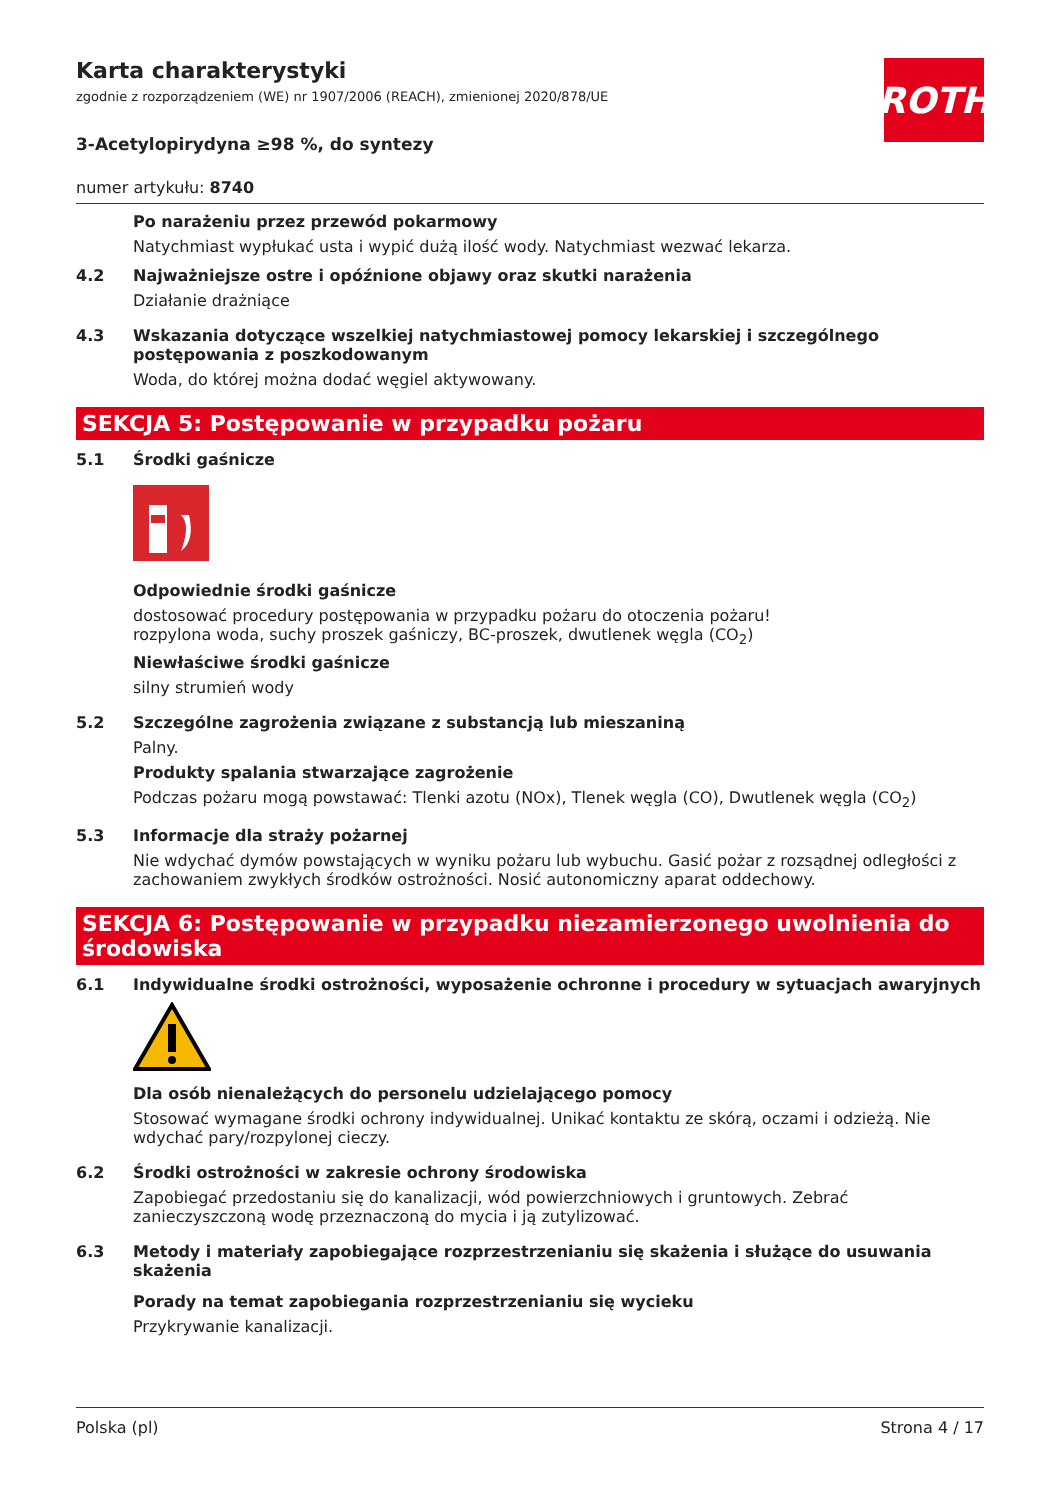ROTH
Karta charakterystyki
zgodnie z rozporządzeniem (WE) nr 1907/2006 (REACH), zmienionej 2020/878/UE
3-Acetylopirydyna ≥98 %, do syntezy
numer artykułu: 8740
Po narażeniu przez przewód pokarmowy
Natychmiast wypłukać usta i wypić dużą ilość wody. Natychmiast wezwać lekarza.
4.2 Najważniejsze ostre i opóźnione objawy oraz skutki narażenia
Działanie drażniące
4.3 Wskazania dotyczące wszelkiej natychmiastowej pomocy lekarskiej i szczególnego postępowania z poszkodowanym
Woda, do której można dodać węgiel aktywowany.
SEKCJA 5: Postępowanie w przypadku pożaru
5.1 Środki gaśnicze
Odpowiednie środki gaśnicze
dostosować procedury postępowania w przypadku pożaru do otoczenia pożaru!
rozpylona woda, suchy proszek gaśniczy, BC-proszek, dwutlenek węgla (CO<sub>2</sub>)
Niewłaściwe środki gaśnicze
silny strumień wody
5.2 Szczególne zagrożenia związane z substancją lub mieszaniną
Palny.
Produkty spalania stwarzające zagrożenie
Podczas pożaru mogą powstawać: Tlenki azotu (NOx), Tlenek węgla (CO), Dwutlenek węgla (CO<sub>2</sub>)
5.3 Informacje dla straży pożarnej
Nie wdychać dymów powstających w wyniku pożaru lub wybuchu. Gasić pożar z rozsądnej odległości z zachowaniem zwykłych środków ostrożności. Nosić autonomiczny aparat oddechowy.
SEKCJA 6: Postępowanie w przypadku niezamierzonego uwolnienia do środowiska
6.1 Indywidualne środki ostrożności, wyposażenie ochronne i procedury w sytuacjach awaryjnych
Dla osób nienależących do personelu udzielającego pomocy
Stosować wymagane środki ochrony indywidualnej. Unikać kontaktu ze skórą, oczami i odzieżą. Nie wdychać pary/rozpylonej cieczy.
6.2 Środki ostrożności w zakresie ochrony środowiska
Zapobiegać przedostaniu się do kanalizacji, wód powierzchniowych i gruntowych. Zebrać zanieczyszczoną wodę przeznaczoną do mycia i ją zutylizować.
6.3 Metody i materiały zapobiegające rozprzestrzenianiu się skażenia i służące do usuwania skażenia
Porady na temat zapobiegania rozprzestrzenianiu się wycieku
Przykrywanie kanalizacji.
Polska (pl) Strona 4 / 17